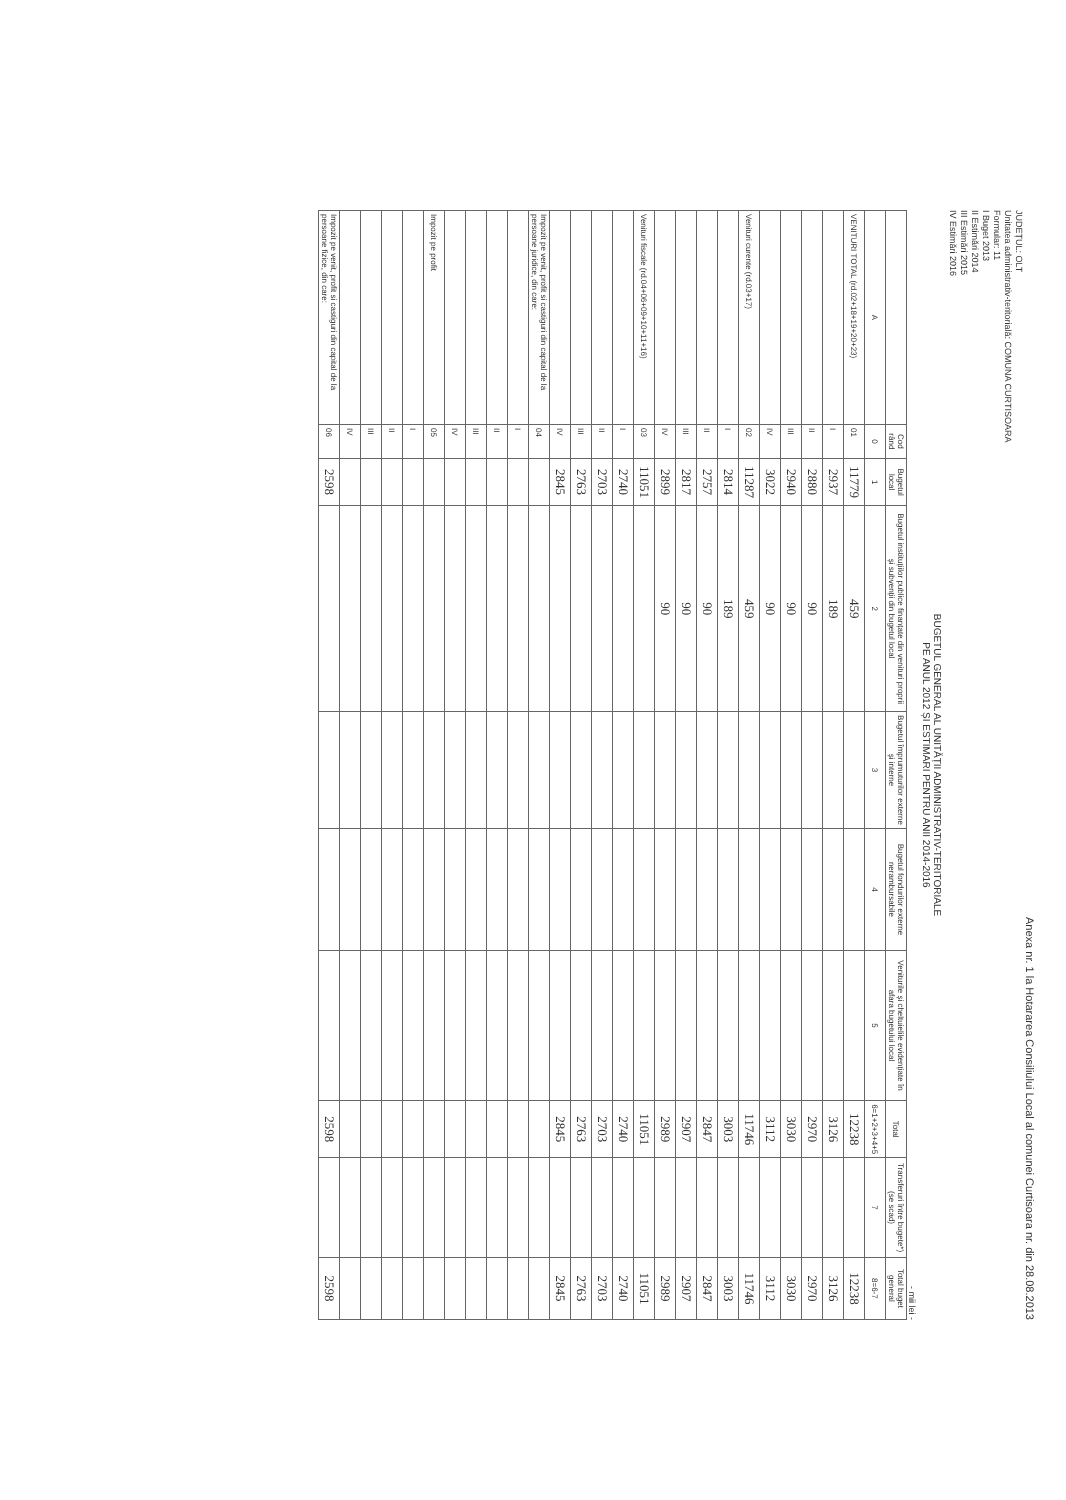Anexa nr. 1 la Hotararea Consiliului Local al comunei Curtisoara nr. din 28.08.2013
JUDEȚUL: OLT
Unitatea administrativ-teritorială: COMUNA CURTISOARA
Formular: 11
I Buget 2013
II Estimări 2014
III Estimări 2015
IV Estimări 2016
BUGETUL GENERAL AL UNITĂȚII ADMINISTRATIV-TERITORIALE
PE ANUL 2012 ȘI ESTIMARI PENTRU ANII 2014-2016
- mii lei -
| | Cod rând | Bugetul local | Bugetul instituțiilor publice finanțate din venituri proprii și subvenții din bugetul local | Bugetul împrumuturilor externe și interne | Bugetul fondurilor externe nerambursabile | Veniturile și cheltuielile evidențiate în afara bugetului local | Total | Transferuri între bugete*) (se scad) | Total buget general |
| --- | --- | --- | --- | --- | --- | --- | --- | --- | --- |
| A | 0 | 1 | 2 | 3 | 4 | 5 | 6=1+2+3+4+5 | 7 | 8=6-7 |
| VENITURI TOTAL (rd.02+18+19+20+23) | 01 | 11779 | 459 | | | | 12238 | | 12238 |
| | I | 2937 | 189 | | | | 3126 | | 3126 |
| | II | 2880 | 90 | | | | 2970 | | 2970 |
| | III | 2940 | 90 | | | | 3030 | | 3030 |
| | IV | 3022 | 90 | | | | 3112 | | 3112 |
| Venituri curente (rd.03+17) | 02 | 11287 | 459 | | | | 11746 | | 11746 |
| | I | 2814 | 189 | | | | 3003 | | 3003 |
| | II | 2757 | 90 | | | | 2847 | | 2847 |
| | III | 2817 | 90 | | | | 2907 | | 2907 |
| | IV | 2899 | 90 | | | | 2989 | | 2989 |
| Venituri fiscale (rd.04+06+09+10+11+16) | 03 | 11051 | | | | | 11051 | | 11051 |
| | I | 2740 | | | | | 2740 | | 2740 |
| | II | 2703 | | | | | 2703 | | 2703 |
| | III | 2763 | | | | | 2763 | | 2763 |
| | IV | 2845 | | | | | 2845 | | 2845 |
| Impozit pe venit, profit si castiguri din capital de la persoane juridice, din care: | 04 | | | | | | | | |
| | I | | | | | | | | |
| | II | | | | | | | | |
| | III | | | | | | | | |
| | IV | | | | | | | | |
| Impozit pe profit | 05 | | | | | | | | |
| | I | | | | | | | | |
| | II | | | | | | | | |
| | III | | | | | | | | |
| | IV | | | | | | | | |
| Impozit pe venit, profit si castiguri din capital de la persoane fizice, din care: | 06 | 2598 | | | | | 2598 | | 2598 |